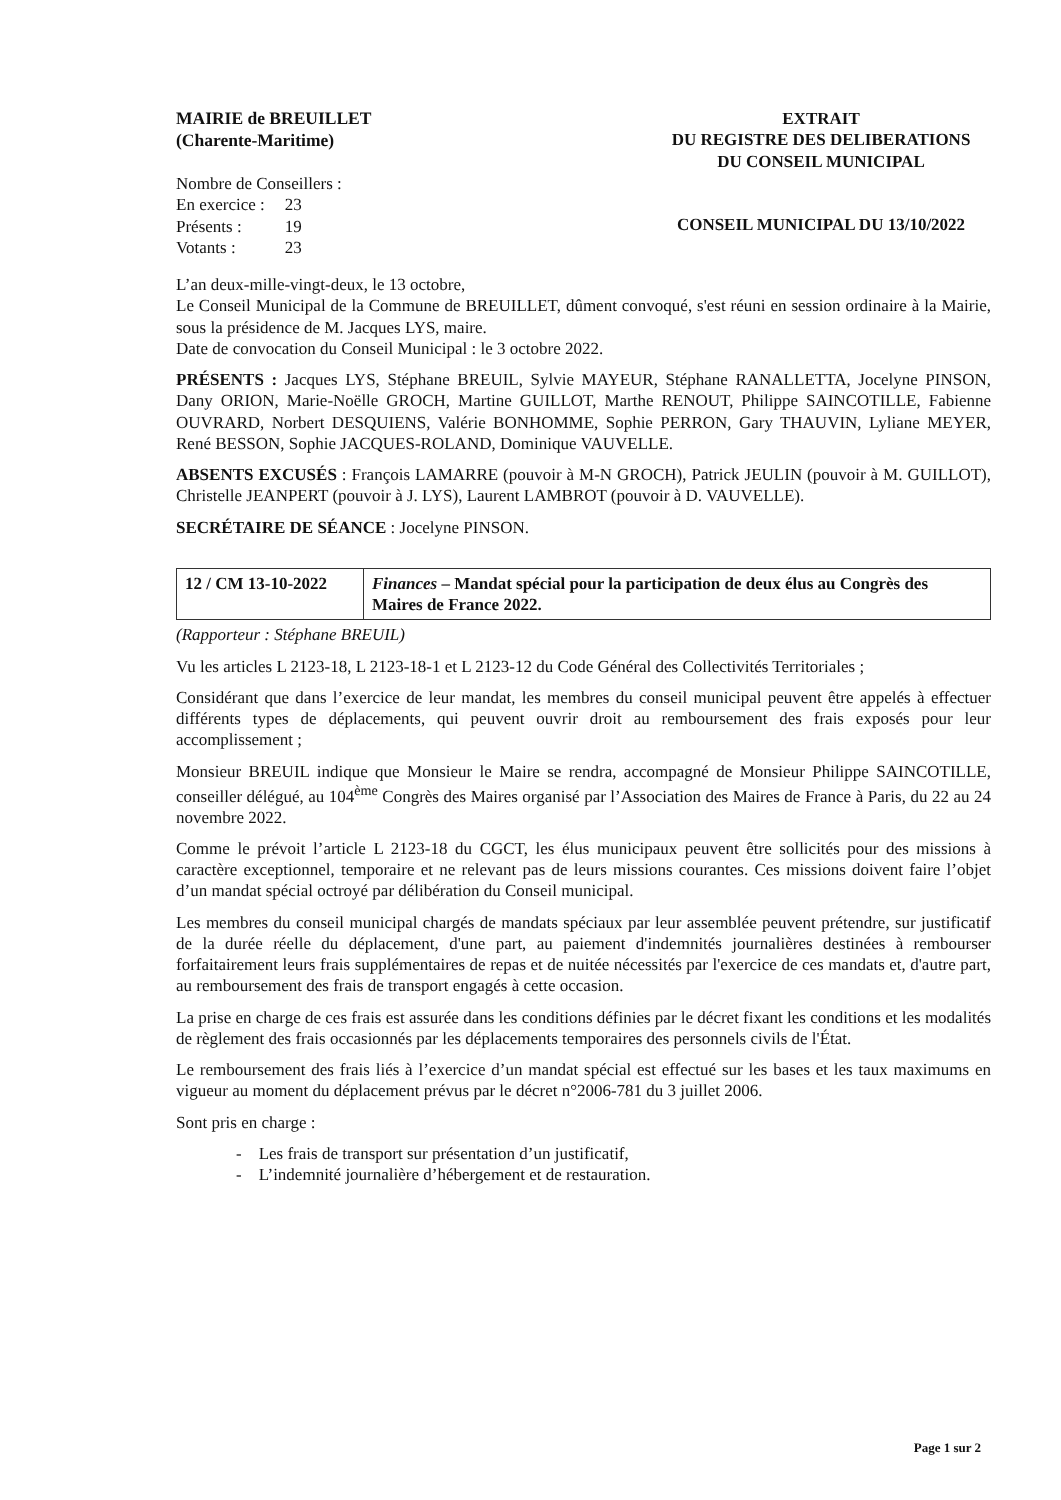MAIRIE de BREUILLET
(Charente-Maritime)
Nombre de Conseillers :
| En exercice : | 23 |
| Présents : | 19 |
| Votants : | 23 |
EXTRAIT
DU REGISTRE DES DELIBERATIONS
DU CONSEIL MUNICIPAL
CONSEIL MUNICIPAL DU 13/10/2022
L’an deux-mille-vingt-deux, le 13 octobre,
Le Conseil Municipal de la Commune de BREUILLET, dûment convoqué, s'est réuni en session ordinaire à la Mairie, sous la présidence de M. Jacques LYS, maire.
Date de convocation du Conseil Municipal : le 3 octobre 2022.
PRÉSENTS : Jacques LYS, Stéphane BREUIL, Sylvie MAYEUR, Stéphane RANALLETTA, Jocelyne PINSON, Dany ORION, Marie-Noëlle GROCH, Martine GUILLOT, Marthe RENOUT, Philippe SAINCOTILLE, Fabienne OUVRARD, Norbert DESQUIENS, Valérie BONHOMME, Sophie PERRON, Gary THAUVIN, Lyliane MEYER, René BESSON, Sophie JACQUES-ROLAND, Dominique VAUVELLE.
ABSENTS EXCUSÉS : François LAMARRE (pouvoir à M-N GROCH), Patrick JEULIN (pouvoir à M. GUILLOT), Christelle JEANPERT (pouvoir à J. LYS), Laurent LAMBROT (pouvoir à D. VAUVELLE).
SECRÉTAIRE DE SÉANCE : Jocelyne PINSON.
| 12 / CM 13-10-2022 | Finances – Mandat spécial pour la participation de deux élus au Congrès des Maires de France 2022. |
(Rapporteur : Stéphane BREUIL)
Vu les articles L 2123-18, L 2123-18-1 et L 2123-12 du Code Général des Collectivités Territoriales ;
Considérant que dans l’exercice de leur mandat, les membres du conseil municipal peuvent être appelés à effectuer différents types de déplacements, qui peuvent ouvrir droit au remboursement des frais exposés pour leur accomplissement ;
Monsieur BREUIL indique que Monsieur le Maire se rendra, accompagné de Monsieur Philippe SAINCOTILLE, conseiller délégué, au 104<sup>ème</sup> Congrès des Maires organisé par l’Association des Maires de France à Paris, du 22 au 24 novembre 2022.
Comme le prévoit l’article L 2123-18 du CGCT, les élus municipaux peuvent être sollicités pour des missions à caractère exceptionnel, temporaire et ne relevant pas de leurs missions courantes. Ces missions doivent faire l’objet d’un mandat spécial octroyé par délibération du Conseil municipal.
Les membres du conseil municipal chargés de mandats spéciaux par leur assemblée peuvent prétendre, sur justificatif de la durée réelle du déplacement, d'une part, au paiement d'indemnités journalières destinées à rembourser forfaitairement leurs frais supplémentaires de repas et de nuitée nécessités par l'exercice de ces mandats et, d'autre part, au remboursement des frais de transport engagés à cette occasion.
La prise en charge de ces frais est assurée dans les conditions définies par le décret fixant les conditions et les modalités de règlement des frais occasionnés par les déplacements temporaires des personnels civils de l'État.
Le remboursement des frais liés à l’exercice d’un mandat spécial est effectué sur les bases et les taux maximums en vigueur au moment du déplacement prévus par le décret n°2006-781 du 3 juillet 2006.
Sont pris en charge :
- Les frais de transport sur présentation d’un justificatif,
- L’indemnité journalière d’hébergement et de restauration.
Page 1 sur 2